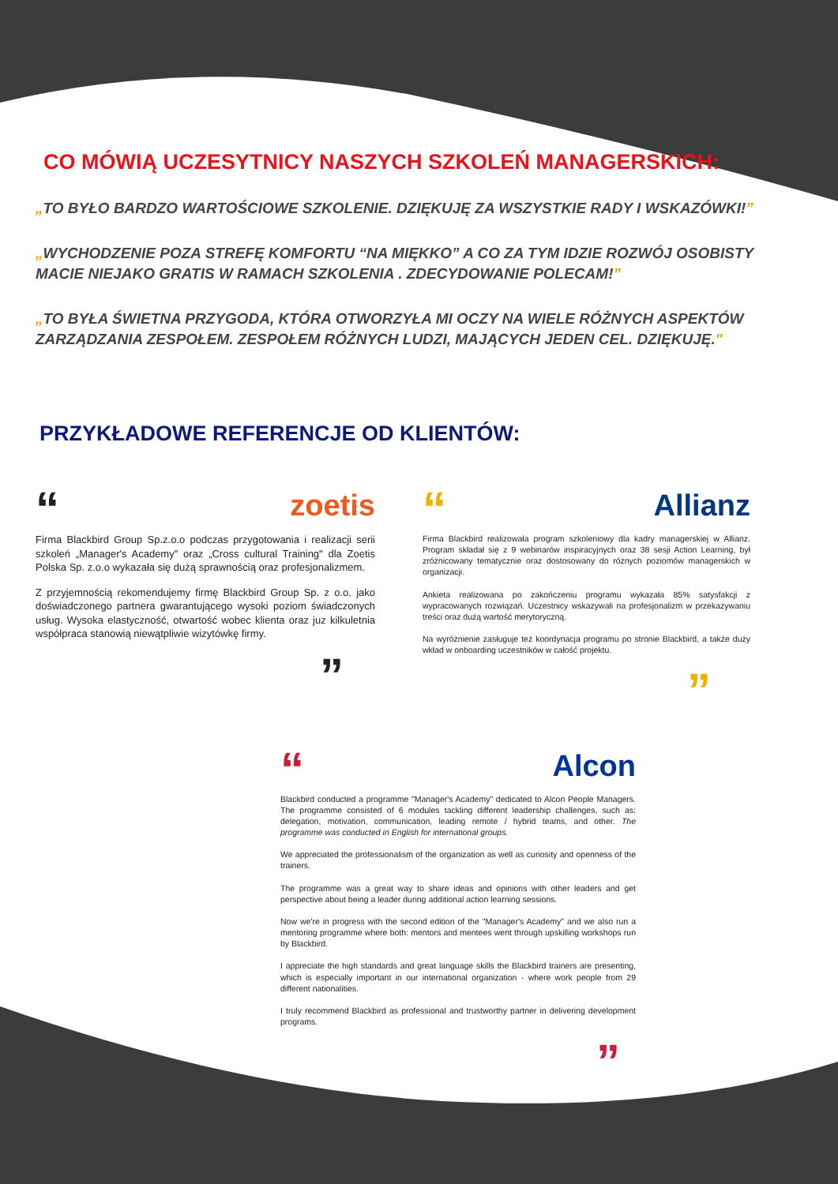CO MÓWIĄ UCZESYTNICY NASZYCH SZKOLEŃ MANAGERSKICH:
„TO BYŁO BARDZO WARTOŚCIOWE SZKOLENIE. DZIĘKUJĘ ZA WSZYSTKIE RADY I WSKAZÓWKI!”
„WYCHODZENIE POZA STREFĘ KOMFORTU “NA MIĘKKO” A CO ZA TYM IDZIE ROZWÓJ OSOBISTY MACIE NIEJAKO GRATIS W RAMACH SZKOLENIA . ZDECYDOWANIE POLECAM!”
„TO BYŁA ŚWIETNA PRZYGODA, KTÓRA OTWORZYŁA MI OCZY NA WIELE RÓŻNYCH ASPEKTÓW ZARZĄDZANIA ZESPOŁEM. ZESPOŁEM RÓŻNYCH LUDZI, MAJĄCYCH JEDEN CEL. DZIĘKUJĘ."
PRZYKŁADOWE REFERENCJE OD KLIENTÓW:
“zoetis
Firma Blackbird Group Sp.z.o.o podczas przygotowania i realizacji serii szkoleń „Manager's Academy" oraz „Cross cultural Training" dla Zoetis Polska Sp. z.o.o wykazała się dużą sprawnością oraz profesjonalizmem.
Z przyjemnością rekomendujemy firmę Blackbird Group Sp. z o.o. jako doświadczonego partnera gwarantującego wysoki poziom świadczonych usług. Wysoka elastyczność, otwartość wobec klienta oraz juz kilkuletnia współpraca stanowią niewątpliwie wizytówkę firmy.
”
“Allianz
Firma Blackbird realizowała program szkoleniowy dla kadry managerskiej w Allianz. Program składał się z 9 webinarów inspiracyjnych oraz 38 sesji Action Learning, był zróżnicowany tematycznie oraz dostosowany do różnych poziomów managerskich w organizacji.
Ankieta realizowana po zakończeniu programu wykazała 85% satysfakcji z wypracowanych rozwiązań. Uczestnicy wskazywali na profesjonalizm w przekazywaniu treści oraz dużą wartość merytoryczną.
Na wyróżnienie zasługuje też koordynacja programu po stronie Blackbird, a także duży wkład w onboarding uczestników w całość projektu.
”
“Alcon
Blackbird conducted a programme "Manager's Academy" dedicated to Alcon People Managers. The programme consisted of 6 modules tackling different leadership challenges, such as: delegation, motivation, communication, leading remote / hybrid teams, and other. The programme was conducted in English for international groups.
We appreciated the professionalism of the organization as well as curiosity and openness of the trainers.
The programme was a great way to share ideas and opinions with other leaders and get perspective about being a leader during additional action learning sessions.
Now we're in progress with the second edition of the "Manager's Academy" and we also run a mentoring programme where both: mentors and mentees went through upskilling workshops run by Blackbird.
I appreciate the high standards and great language skills the Blackbird trainers are presenting, which is especially important in our international organization - where work people from 29 different nationalities.
I truly recommend Blackbird as professional and trustworthy partner in delivering development programs.
”